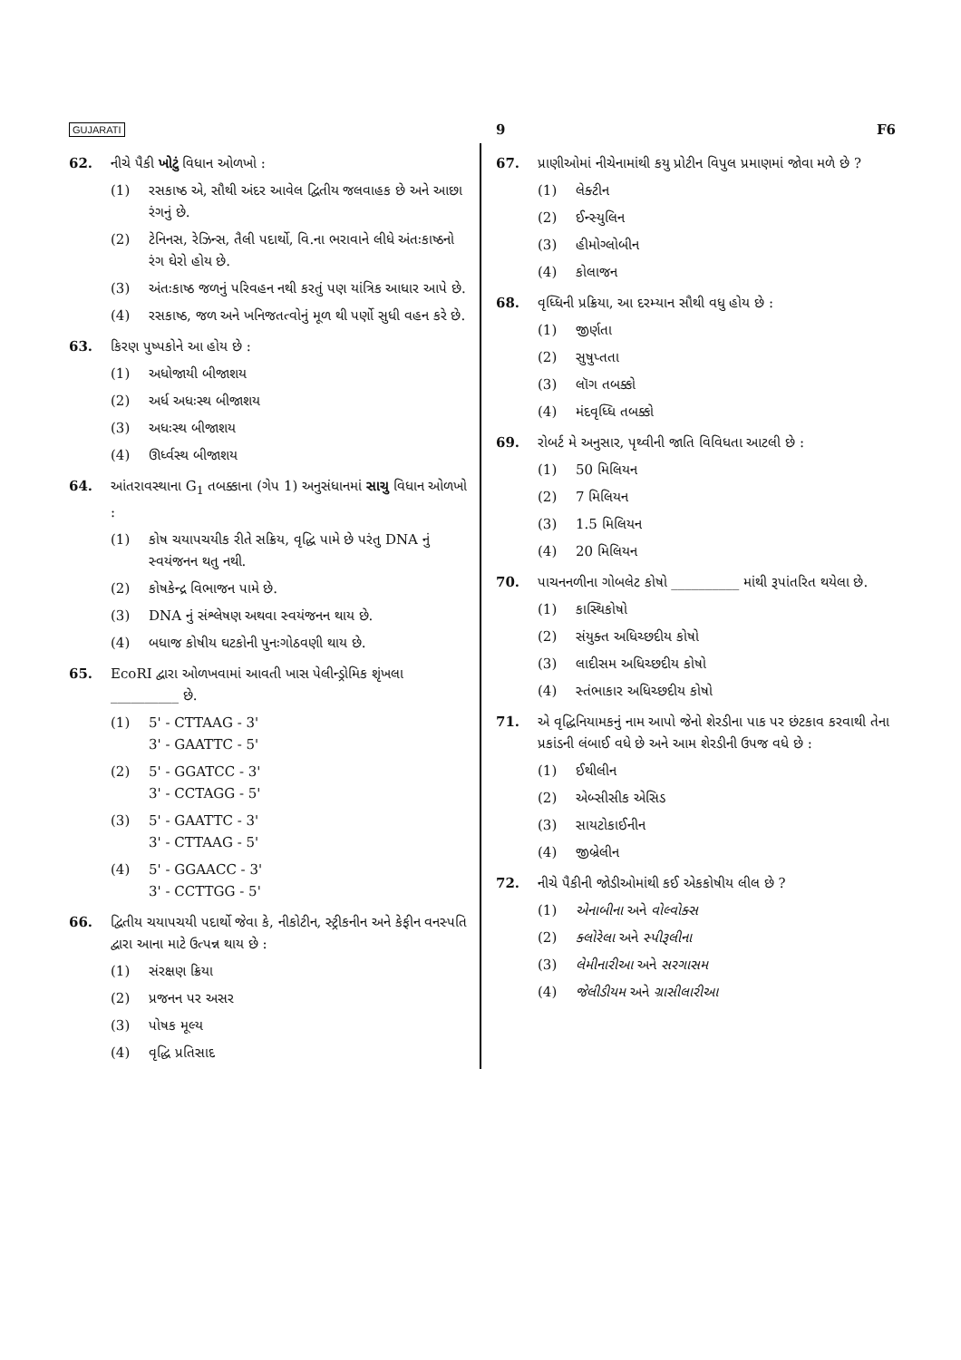GUJARATI 9 F6
62. નીચે પૈકી ખોટું વિધાન ઓળખો :
(1) રસકાષ્ઠ એ, સૌથી અંદર આવેલ દ્વિતીય જલવાહક છે અને આછા રંગનું છે.
(2) ટેનિનસ, રેઝિન્સ, તૈલી પદાર્થો, વિ.ના ભરાવાને લીધે અંતઃકાષ્ઠનો રંગ ઘેરો હોય છે.
(3) અંતઃકાષ્ઠ જળનું પરિવહન નથી કરતું પણ યાંત્રિક આધાર આપે છે.
(4) રસકાષ્ઠ, જળ અને ખનિજતત્વોનું મૂળ થી પર્ણો સુધી વહન કરે છે.
63. કિરણ પુષ્પકોને આ હોય છે :
(1) અધોજાયી બીજાશય
(2) અર્ધ અધઃસ્થ બીજાશય
(3) અધઃસ્થ બીજાશય
(4) ઊર્ધ્વસ્થ બીજાશય
64. આંતરાવસ્થાના G<sub>1</sub> તબક્કાના (ગેપ 1) અનુસંધાનમાં સાચુ વિધાન ઓળખો :
(1) કોષ ચયાપચયીક રીતે સક્રિય, વૃદ્ધિ પામે છે પરંતુ DNA નું સ્વયંજનન થતુ નથી.
(2) કોષકેન્દ્ર વિભાજન પામે છે.
(3) DNA નું સંશ્લેષણ અથવા સ્વયંજનન થાય છે.
(4) બધાજ કોષીય ઘટકોની પુનઃગોઠવણી થાય છે.
65. EcoRI દ્વારા ઓળખવામાં આવતી ખાસ પેલીન્ડ્રોમિક શૃંખલા __________ છે.
(1) 5' - CTTAAG - 3'
3' - GAATTC - 5'
(2) 5' - GGATCC - 3'
3' - CCTAGG - 5'
(3) 5' - GAATTC - 3'
3' - CTTAAG - 5'
(4) 5' - GGAACC - 3'
3' - CCTTGG - 5'
66. દ્વિતીય ચયાપચયી પદાર્થો જેવા કે, નીકોટીન, સ્ટ્રીકનીન અને કેફીન વનસ્પતિ દ્વારા આના માટે ઉત્પન્ન થાય છે :
(1) સંરક્ષણ ક્રિયા
(2) પ્રજનન પર અસર
(3) પોષક મૂલ્ય
(4) વૃદ્ધિ પ્રતિસાદ
67. પ્રાણીઓમાં નીચેનામાંથી કયુ પ્રોટીન વિપુલ પ્રમાણમાં જોવા મળે છે ?
(1) લેક્ટીન
(2) ઈન્સ્યુલિન
(3) હીમોગ્લોબીન
(4) કોલાજન
68. વૃધ્ધિની પ્રક્રિયા, આ દરમ્યાન સૌથી વધુ હોય છે :
(1) જીર્ણતા
(2) સુષુપ્તતા
(3) લૉગ તબક્કો
(4) મંદવૃધ્ધિ તબક્કો
69. રોબર્ટ મે અનુસાર, પૃથ્વીની જાતિ વિવિધતા આટલી છે :
(1) 50 મિલિયન
(2) 7 મિલિયન
(3) 1.5 મિલિયન
(4) 20 મિલિયન
70. પાચનનળીના ગોબલેટ કોષો __________ માંથી રૂપાંતરિત થયેલા છે.
(1) કાસ્થિકોષો
(2) સંયુક્ત અધિચ્છદીય કોષો
(3) લાદીસમ અધિચ્છદીય કોષો
(4) સ્તંભાકાર અધિચ્છદીય કોષો
71. એ વૃદ્ધિનિયામકનું નામ આપો જેનો શેરડીના પાક પર છંટકાવ કરવાથી તેના પ્રકાંડની લંબાઈ વધે છે અને આમ શેરડીની ઉપજ વધે છે :
(1) ઈથીલીન
(2) એબ્સીસીક એસિડ
(3) સાયટોકાઈનીન
(4) જીબ્રેલીન
72. નીચે પૈકીની જોડીઓમાંથી કઈ એકકોષીય લીલ છે ?
(1) એનાબીના અને વોલ્વોક્સ
(2) ક્લોરેલા અને સ્પીરૂલીના
(3) લેમીનારીઆ અને સરગાસમ
(4) જેલીડીયમ અને ગ્રાસીલારીઆ